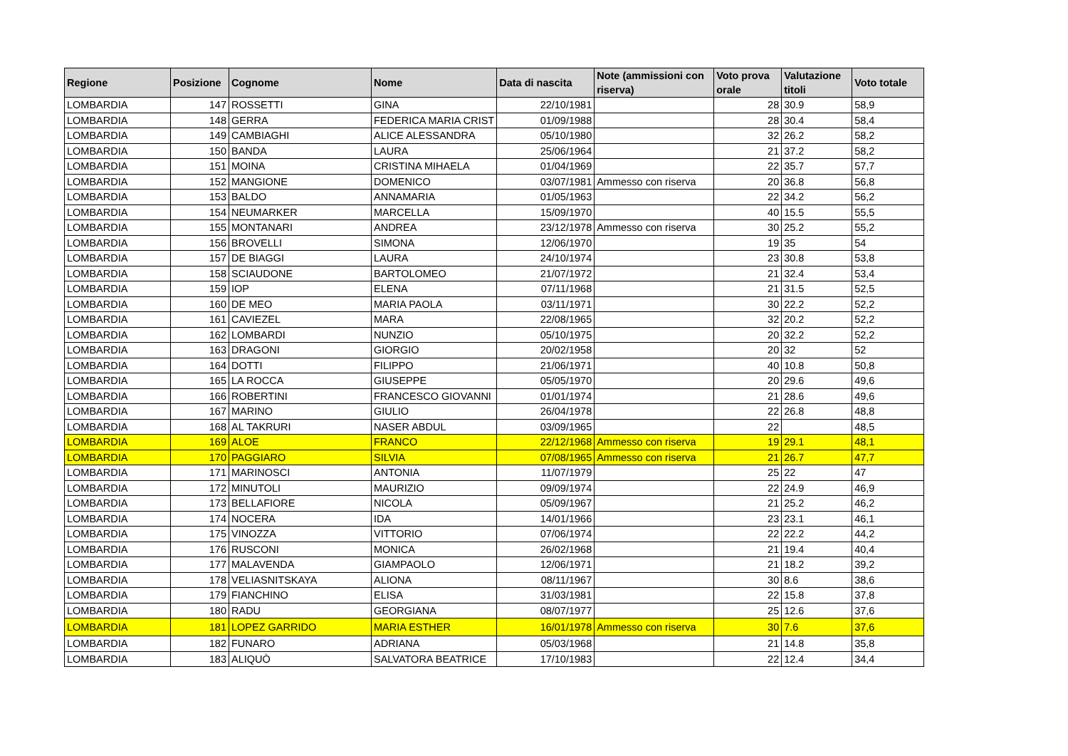| Regione | Posizione | Cognome | Nome | Data di nascita | Note (ammissioni con riserva) | Voto prova orale | Valutazione titoli | Voto totale |
| --- | --- | --- | --- | --- | --- | --- | --- | --- |
| LOMBARDIA | 147 | ROSSETTI | GINA | 22/10/1981 | | 28 | 30.9 | 58,9 |
| LOMBARDIA | 148 | GERRA | FEDERICA MARIA CRIST | 01/09/1988 | | 28 | 30.4 | 58,4 |
| LOMBARDIA | 149 | CAMBIAGHI | ALICE ALESSANDRA | 05/10/1980 | | 32 | 26.2 | 58,2 |
| LOMBARDIA | 150 | BANDA | LAURA | 25/06/1964 | | 21 | 37.2 | 58,2 |
| LOMBARDIA | 151 | MOINA | CRISTINA MIHAELA | 01/04/1969 | | 22 | 35.7 | 57,7 |
| LOMBARDIA | 152 | MANGIONE | DOMENICO | 03/07/1981 | Ammesso con riserva | 20 | 36.8 | 56,8 |
| LOMBARDIA | 153 | BALDO | ANNAMARIA | 01/05/1963 | | 22 | 34.2 | 56,2 |
| LOMBARDIA | 154 | NEUMARKER | MARCELLA | 15/09/1970 | | 40 | 15.5 | 55,5 |
| LOMBARDIA | 155 | MONTANARI | ANDREA | 23/12/1978 | Ammesso con riserva | 30 | 25.2 | 55,2 |
| LOMBARDIA | 156 | BROVELLI | SIMONA | 12/06/1970 | | 19 | 35 | 54 |
| LOMBARDIA | 157 | DE BIAGGI | LAURA | 24/10/1974 | | 23 | 30.8 | 53,8 |
| LOMBARDIA | 158 | SCIAUDONE | BARTOLOMEO | 21/07/1972 | | 21 | 32.4 | 53,4 |
| LOMBARDIA | 159 | IOP | ELENA | 07/11/1968 | | 21 | 31.5 | 52,5 |
| LOMBARDIA | 160 | DE MEO | MARIA PAOLA | 03/11/1971 | | 30 | 22.2 | 52,2 |
| LOMBARDIA | 161 | CAVIEZEL | MARA | 22/08/1965 | | 32 | 20.2 | 52,2 |
| LOMBARDIA | 162 | LOMBARDI | NUNZIO | 05/10/1975 | | 20 | 32.2 | 52,2 |
| LOMBARDIA | 163 | DRAGONI | GIORGIO | 20/02/1958 | | 20 | 32 | 52 |
| LOMBARDIA | 164 | DOTTI | FILIPPO | 21/06/1971 | | 40 | 10.8 | 50,8 |
| LOMBARDIA | 165 | LA ROCCA | GIUSEPPE | 05/05/1970 | | 20 | 29.6 | 49,6 |
| LOMBARDIA | 166 | ROBERTINI | FRANCESCO GIOVANNI | 01/01/1974 | | 21 | 28.6 | 49,6 |
| LOMBARDIA | 167 | MARINO | GIULIO | 26/04/1978 | | 22 | 26.8 | 48,8 |
| LOMBARDIA | 168 | AL TAKRURI | NASER ABDUL | 03/09/1965 | | 22 | | 48,5 |
| LOMBARDIA | 169 | ALOE | FRANCO | 22/12/1968 | Ammesso con riserva | 19 | 29.1 | 48,1 |
| LOMBARDIA | 170 | PAGGIARO | SILVIA | 07/08/1965 | Ammesso con riserva | 21 | 26.7 | 47,7 |
| LOMBARDIA | 171 | MARINOSCI | ANTONIA | 11/07/1979 | | 25 | 22 | 47 |
| LOMBARDIA | 172 | MINUTOLI | MAURIZIO | 09/09/1974 | | 22 | 24.9 | 46,9 |
| LOMBARDIA | 173 | BELLAFIORE | NICOLA | 05/09/1967 | | 21 | 25.2 | 46,2 |
| LOMBARDIA | 174 | NOCERA | IDA | 14/01/1966 | | 23 | 23.1 | 46,1 |
| LOMBARDIA | 175 | VINOZZA | VITTORIO | 07/06/1974 | | 22 | 22.2 | 44,2 |
| LOMBARDIA | 176 | RUSCONI | MONICA | 26/02/1968 | | 21 | 19.4 | 40,4 |
| LOMBARDIA | 177 | MALAVENDA | GIAMPAOLO | 12/06/1971 | | 21 | 18.2 | 39,2 |
| LOMBARDIA | 178 | VELIASNITSKAYA | ALIONA | 08/11/1967 | | 30 | 8.6 | 38,6 |
| LOMBARDIA | 179 | FIANCHINO | ELISA | 31/03/1981 | | 22 | 15.8 | 37,8 |
| LOMBARDIA | 180 | RADU | GEORGIANA | 08/07/1977 | | 25 | 12.6 | 37,6 |
| LOMBARDIA | 181 | LOPEZ GARRIDO | MARIA ESTHER | 16/01/1978 | Ammesso con riserva | 30 | 7.6 | 37,6 |
| LOMBARDIA | 182 | FUNARO | ADRIANA | 05/03/1968 | | 21 | 14.8 | 35,8 |
| LOMBARDIA | 183 | ALIQUÒ | SALVATORA BEATRICE | 17/10/1983 | | 22 | 12.4 | 34,4 |